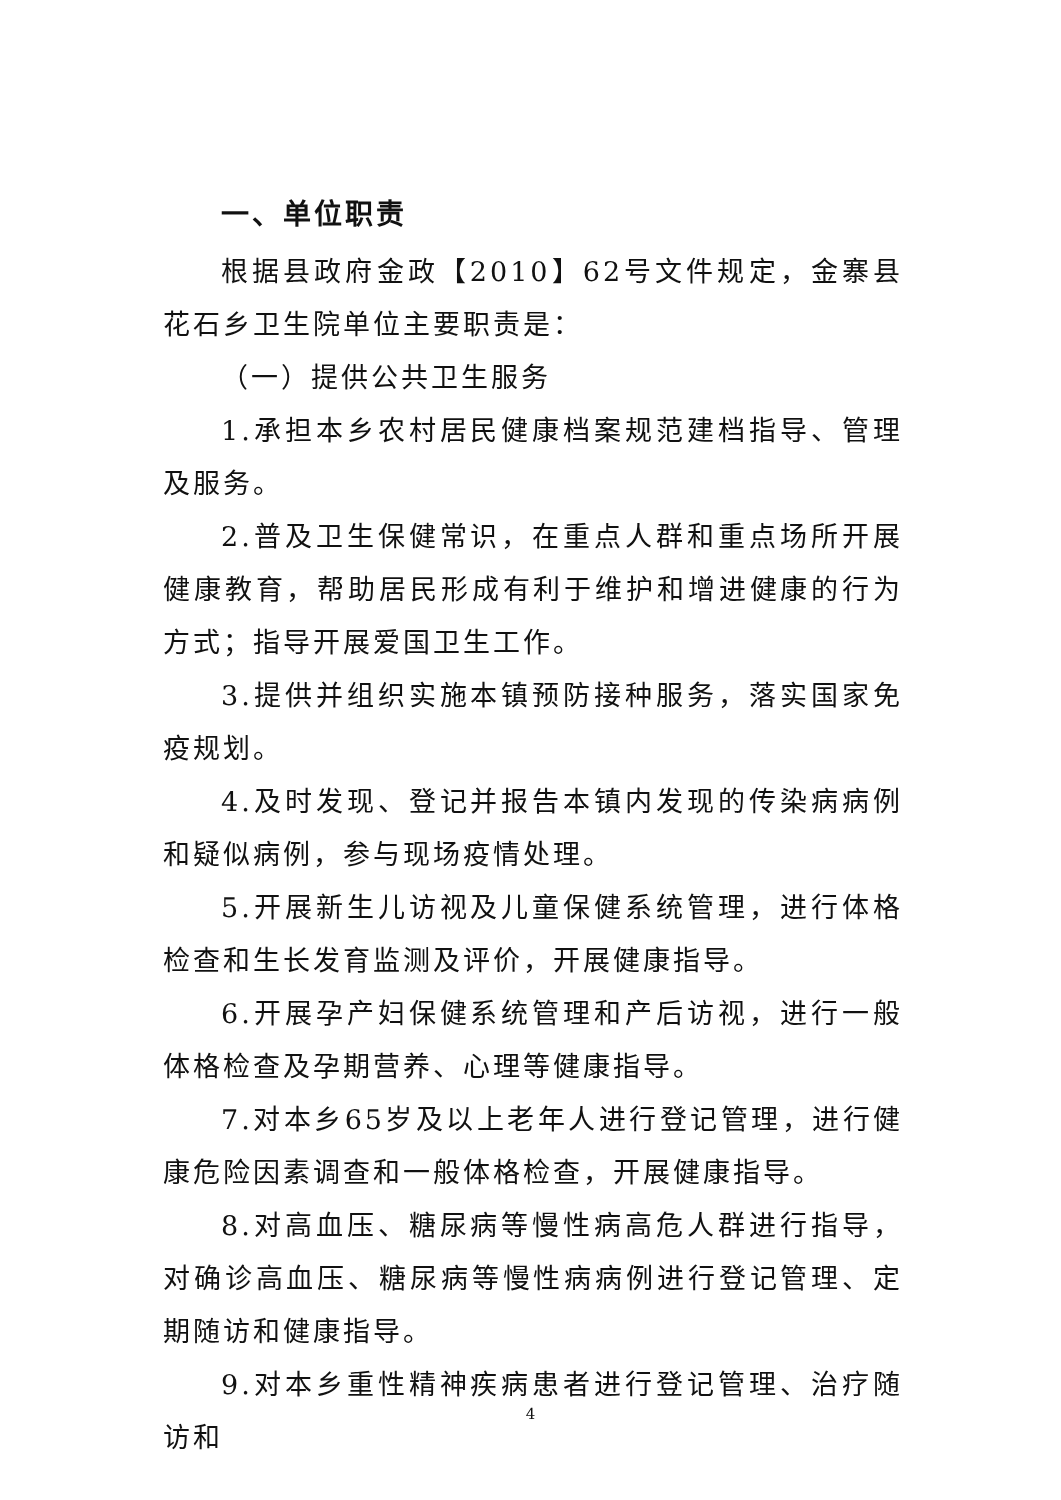一、单位职责
根据县政府金政【2010】62号文件规定，金寨县花石乡卫生院单位主要职责是：
（一）提供公共卫生服务
1.承担本乡农村居民健康档案规范建档指导、管理及服务。
2.普及卫生保健常识，在重点人群和重点场所开展健康教育，帮助居民形成有利于维护和增进健康的行为方式；指导开展爱国卫生工作。
3.提供并组织实施本镇预防接种服务，落实国家免疫规划。
4.及时发现、登记并报告本镇内发现的传染病病例和疑似病例，参与现场疫情处理。
5.开展新生儿访视及儿童保健系统管理，进行体格检查和生长发育监测及评价，开展健康指导。
6.开展孕产妇保健系统管理和产后访视，进行一般体格检查及孕期营养、心理等健康指导。
7.对本乡65岁及以上老年人进行登记管理，进行健康危险因素调查和一般体格检查，开展健康指导。
8.对高血压、糖尿病等慢性病高危人群进行指导，对确诊高血压、糖尿病等慢性病病例进行登记管理、定期随访和健康指导。
9.对本乡重性精神疾病患者进行登记管理、治疗随访和
4